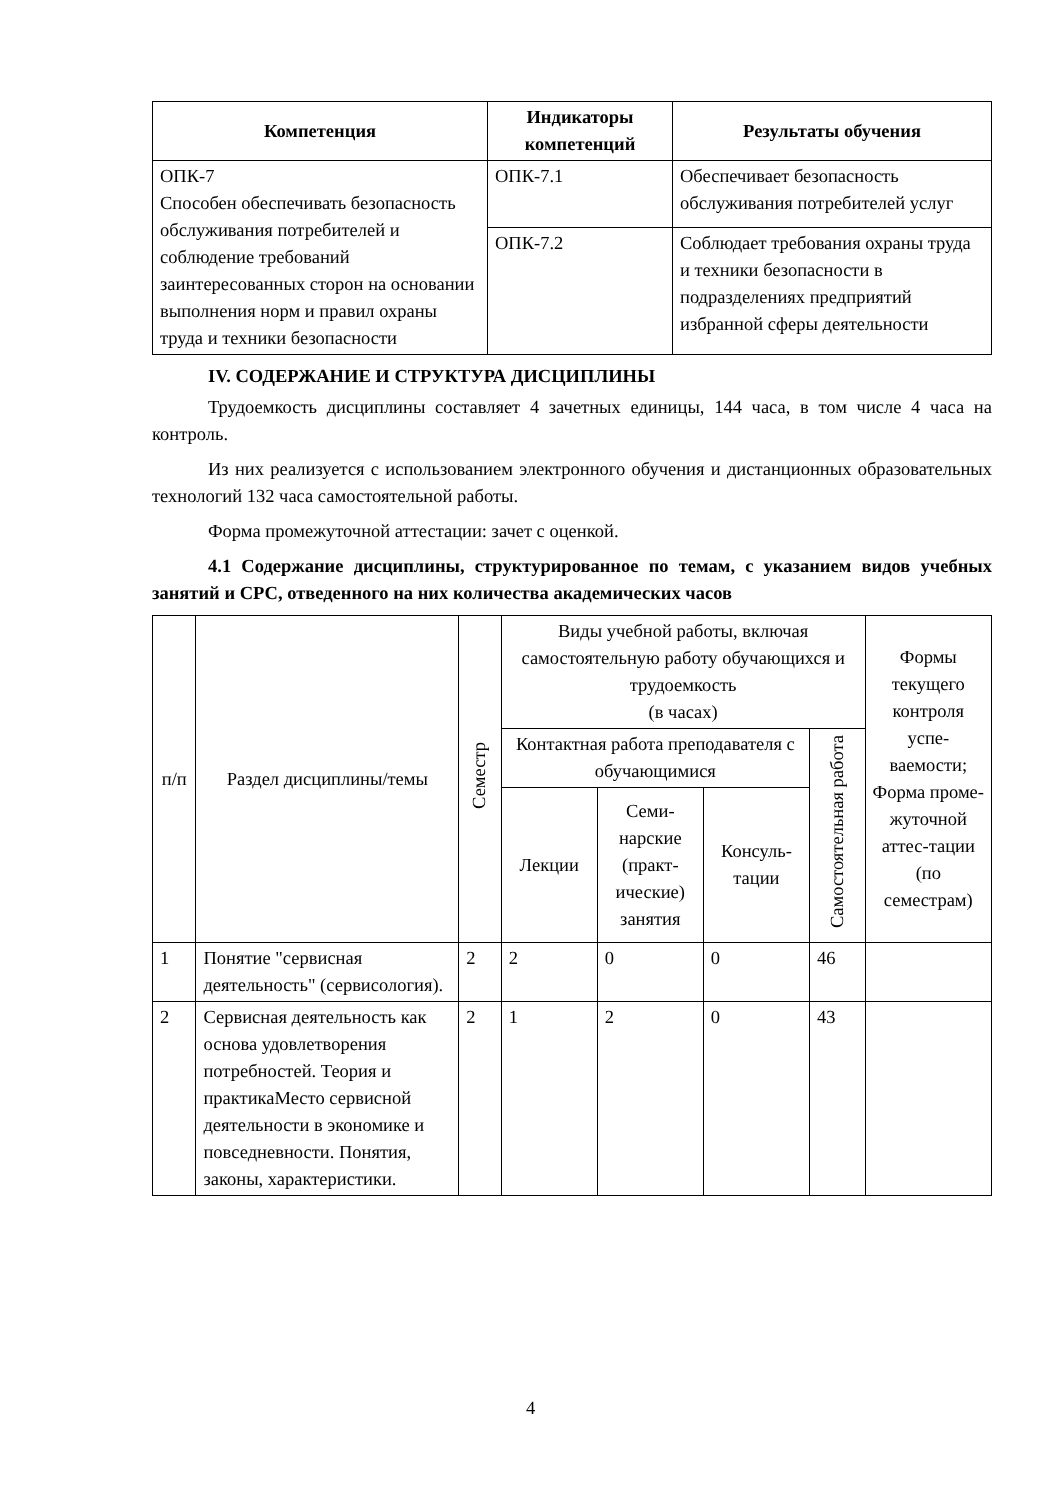| Компетенция | Индикаторы компетенций | Результаты обучения |
| --- | --- | --- |
| ОПК-7 Способен обеспечивать безопасность обслуживания потребителей и соблюдение требований заинтересованных сторон на основании выполнения норм и правил охраны труда и техники безопасности | ОПК-7.1 | Обеспечивает безопасность обслуживания потребителей услуг |
| | ОПК-7.2 | Соблюдает требования охраны труда и техники безопасности в подразделениях предприятий избранной сферы деятельности |
IV. СОДЕРЖАНИЕ И СТРУКТУРА ДИСЦИПЛИНЫ
Трудоемкость дисциплины составляет 4 зачетных единицы, 144 часа, в том числе 4 часа на контроль.
Из них реализуется с использованием электронного обучения и дистанционных образовательных технологий 132 часа самостоятельной работы.
Форма промежуточной аттестации: зачет с оценкой.
4.1 Содержание дисциплины, структурированное по темам, с указанием видов учебных занятий и СРС, отведенного на них количества академических часов
| п/п | Раздел дисциплины/темы | Семестр | Виды учебной работы, включая самостоятельную работу обучающихся и трудоемкость (в часах) | | | | Формы текущего контроля успе-ваемости; Форма проме-жуточной аттес-тации (по семестрам) |
| | | | Контактная работа преподавателя с обучающимися | | | Самостоятельная работа | |
| | | | Лекции | Семи-нарские (практ-ические) занятия | Консуль-тации | | |
| 1 | Понятие "сервисная деятельность" (сервисология). | 2 | 2 | 0 | 0 | 46 | |
| 2 | Сервисная деятельность как основа удовлетворения потребностей. Теория и практикаМесто сервисной деятельности в экономике и повседневности. Понятия, законы, характеристики. | 2 | 1 | 2 | 0 | 43 | |
4